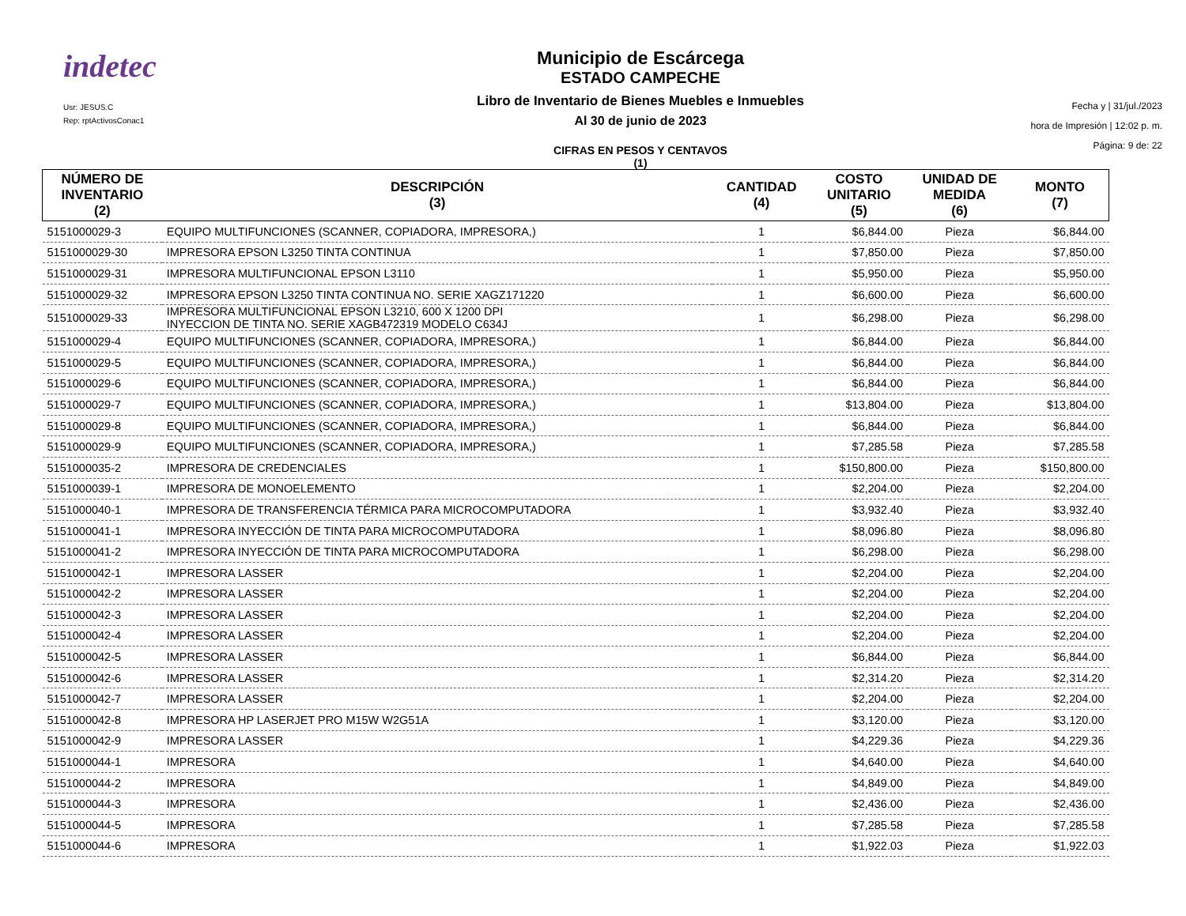indetec
Usr: JESUS.C
Rep: rptActivosConac1
Municipio de Escárcega
ESTADO CAMPECHE
Libro de Inventario de Bienes Muebles e Inmuebles
Al 30 de junio de 2023
CIFRAS EN PESOS Y CENTAVOS
(1)
Fecha y | 31/jul./2023
hora de Impresión | 12:02 p. m.
Página: 9 de: 22
| NÚMERO DE INVENTARIO (2) | DESCRIPCIÓN (3) | CANTIDAD (4) | COSTO UNITARIO (5) | UNIDAD DE MEDIDA (6) | MONTO (7) |
| --- | --- | --- | --- | --- | --- |
| 5151000029-3 | EQUIPO MULTIFUNCIONES (SCANNER, COPIADORA, IMPRESORA,) | 1 | $6,844.00 | Pieza | $6,844.00 |
| 5151000029-30 | IMPRESORA EPSON L3250 TINTA CONTINUA | 1 | $7,850.00 | Pieza | $7,850.00 |
| 5151000029-31 | IMPRESORA MULTIFUNCIONAL EPSON L3110 | 1 | $5,950.00 | Pieza | $5,950.00 |
| 5151000029-32 | IMPRESORA EPSON L3250 TINTA CONTINUA NO. SERIE XAGZ171220 | 1 | $6,600.00 | Pieza | $6,600.00 |
| 5151000029-33 | IMPRESORA MULTIFUNCIONAL EPSON L3210, 600 X 1200 DPI INYECCION DE TINTA NO. SERIE XAGB472319 MODELO C634J | 1 | $6,298.00 | Pieza | $6,298.00 |
| 5151000029-4 | EQUIPO MULTIFUNCIONES (SCANNER, COPIADORA, IMPRESORA,) | 1 | $6,844.00 | Pieza | $6,844.00 |
| 5151000029-5 | EQUIPO MULTIFUNCIONES (SCANNER, COPIADORA, IMPRESORA,) | 1 | $6,844.00 | Pieza | $6,844.00 |
| 5151000029-6 | EQUIPO MULTIFUNCIONES (SCANNER, COPIADORA, IMPRESORA,) | 1 | $6,844.00 | Pieza | $6,844.00 |
| 5151000029-7 | EQUIPO MULTIFUNCIONES (SCANNER, COPIADORA, IMPRESORA,) | 1 | $13,804.00 | Pieza | $13,804.00 |
| 5151000029-8 | EQUIPO MULTIFUNCIONES (SCANNER, COPIADORA, IMPRESORA,) | 1 | $6,844.00 | Pieza | $6,844.00 |
| 5151000029-9 | EQUIPO MULTIFUNCIONES (SCANNER, COPIADORA, IMPRESORA,) | 1 | $7,285.58 | Pieza | $7,285.58 |
| 5151000035-2 | IMPRESORA DE CREDENCIALES | 1 | $150,800.00 | Pieza | $150,800.00 |
| 5151000039-1 | IMPRESORA DE MONOELEMENTO | 1 | $2,204.00 | Pieza | $2,204.00 |
| 5151000040-1 | IMPRESORA DE TRANSFERENCIA TÉRMICA PARA MICROCOMPUTADORA | 1 | $3,932.40 | Pieza | $3,932.40 |
| 5151000041-1 | IMPRESORA INYECCIÓN DE TINTA PARA MICROCOMPUTADORA | 1 | $8,096.80 | Pieza | $8,096.80 |
| 5151000041-2 | IMPRESORA INYECCIÓN DE TINTA PARA MICROCOMPUTADORA | 1 | $6,298.00 | Pieza | $6,298.00 |
| 5151000042-1 | IMPRESORA LASSER | 1 | $2,204.00 | Pieza | $2,204.00 |
| 5151000042-2 | IMPRESORA LASSER | 1 | $2,204.00 | Pieza | $2,204.00 |
| 5151000042-3 | IMPRESORA LASSER | 1 | $2,204.00 | Pieza | $2,204.00 |
| 5151000042-4 | IMPRESORA LASSER | 1 | $2,204.00 | Pieza | $2,204.00 |
| 5151000042-5 | IMPRESORA LASSER | 1 | $6,844.00 | Pieza | $6,844.00 |
| 5151000042-6 | IMPRESORA LASSER | 1 | $2,314.20 | Pieza | $2,314.20 |
| 5151000042-7 | IMPRESORA LASSER | 1 | $2,204.00 | Pieza | $2,204.00 |
| 5151000042-8 | IMPRESORA HP LASERJET PRO M15W W2G51A | 1 | $3,120.00 | Pieza | $3,120.00 |
| 5151000042-9 | IMPRESORA LASSER | 1 | $4,229.36 | Pieza | $4,229.36 |
| 5151000044-1 | IMPRESORA | 1 | $4,640.00 | Pieza | $4,640.00 |
| 5151000044-2 | IMPRESORA | 1 | $4,849.00 | Pieza | $4,849.00 |
| 5151000044-3 | IMPRESORA | 1 | $2,436.00 | Pieza | $2,436.00 |
| 5151000044-5 | IMPRESORA | 1 | $7,285.58 | Pieza | $7,285.58 |
| 5151000044-6 | IMPRESORA | 1 | $1,922.03 | Pieza | $1,922.03 |